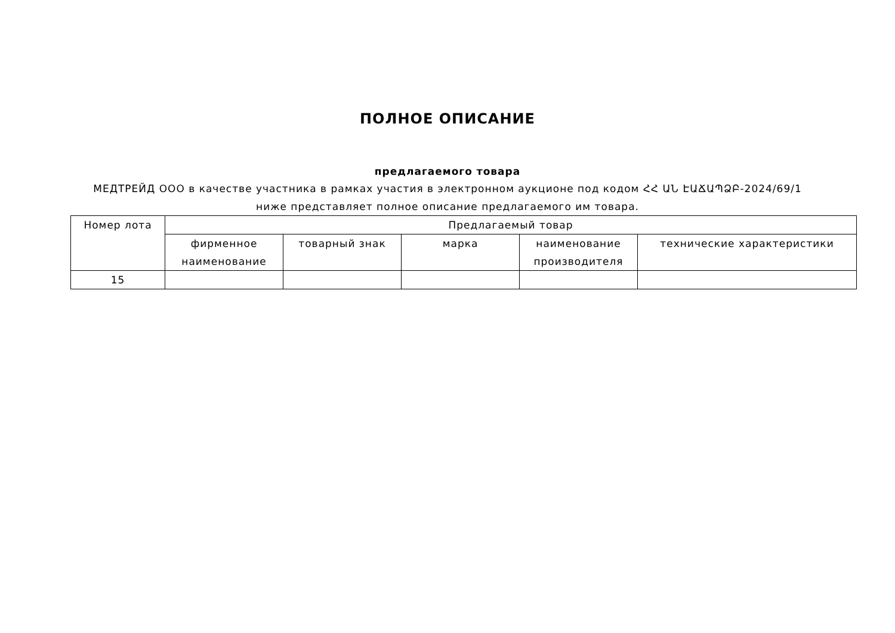ПОЛНОЕ ОПИСАНИЕ
предлагаемого товара
МЕДТРЕЙД ООО в качестве участника в рамках участия в электронном аукционе под кодом ՀՀ ԱՆ ԷԱՃԱՊՁԲ-2024/69/1 ниже представляет полное описание предлагаемого им товара.
| Номер лота | Предлагаемый товар | | | | |
| --- | --- | --- | --- | --- | --- |
| | фирменное наименование | товарный знак | марка | наименование производителя | технические характеристики |
| 15 | | | | | |